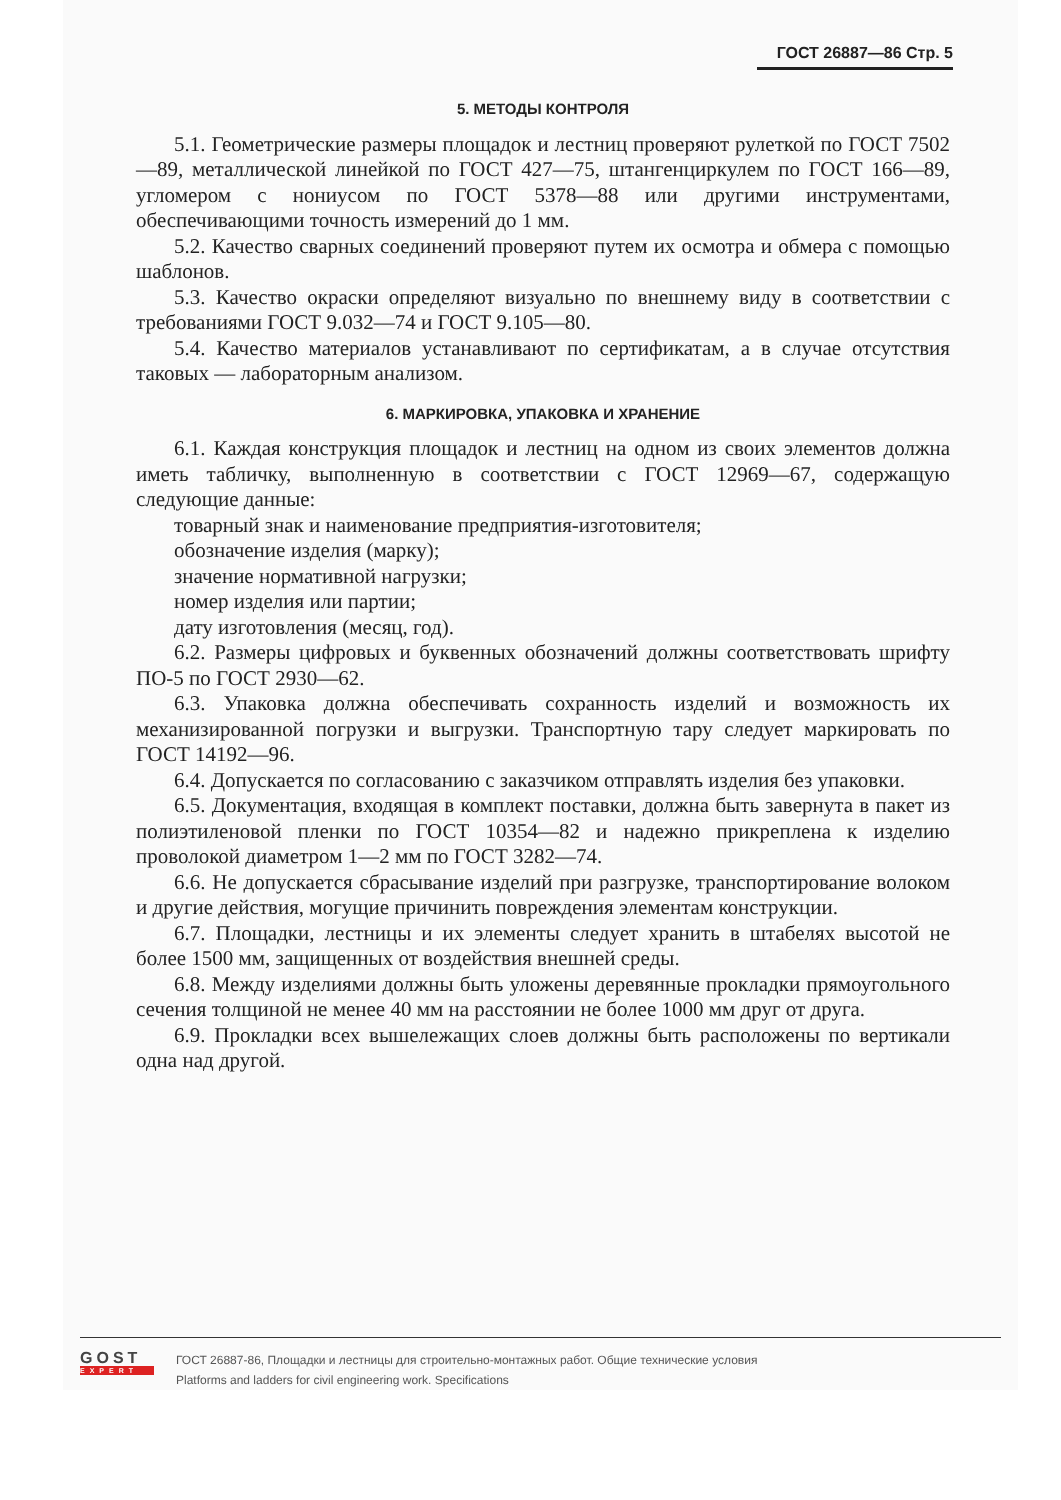ГОСТ 26887—86 Стр. 5
5. МЕТОДЫ КОНТРОЛЯ
5.1. Геометрические размеры площадок и лестниц проверяют рулеткой по ГОСТ 7502—89, металлической линейкой по ГОСТ 427—75, штангенциркулем по ГОСТ 166—89, угломером с нониусом по ГОСТ 5378—88 или другими инструментами, обеспечивающими точность измерений до 1 мм.
5.2. Качество сварных соединений проверяют путем их осмотра и обмера с помощью шаблонов.
5.3. Качество окраски определяют визуально по внешнему виду в соответствии с требованиями ГОСТ 9.032—74 и ГОСТ 9.105—80.
5.4. Качество материалов устанавливают по сертификатам, а в случае отсутствия таковых — лабораторным анализом.
6. МАРКИРОВКА, УПАКОВКА И ХРАНЕНИЕ
6.1. Каждая конструкция площадок и лестниц на одном из своих элементов должна иметь табличку, выполненную в соответствии с ГОСТ 12969—67, содержащую следующие данные:
товарный знак и наименование предприятия-изготовителя;
обозначение изделия (марку);
значение нормативной нагрузки;
номер изделия или партии;
дату изготовления (месяц, год).
6.2. Размеры цифровых и буквенных обозначений должны соответствовать шрифту ПО-5 по ГОСТ 2930—62.
6.3. Упаковка должна обеспечивать сохранность изделий и возможность их механизированной погрузки и выгрузки. Транспортную тару следует маркировать по ГОСТ 14192—96.
6.4. Допускается по согласованию с заказчиком отправлять изделия без упаковки.
6.5. Документация, входящая в комплект поставки, должна быть завернута в пакет из полиэтиленовой пленки по ГОСТ 10354—82 и надежно прикреплена к изделию проволокой диаметром 1—2 мм по ГОСТ 3282—74.
6.6. Не допускается сбрасывание изделий при разгрузке, транспортирование волоком и другие действия, могущие причинить повреждения элементам конструкции.
6.7. Площадки, лестницы и их элементы следует хранить в штабелях высотой не более 1500 мм, защищенных от воздействия внешней среды.
6.8. Между изделиями должны быть уложены деревянные прокладки прямоугольного сечения толщиной не менее 40 мм на расстоянии не более 1000 мм друг от друга.
6.9. Прокладки всех вышележащих слоев должны быть расположены по вертикали одна над другой.
GOST
EXPERT
ГОСТ 26887-86, Площадки и лестницы для строительно-монтажных работ. Общие технические условия
Platforms and ladders for civil engineering work. Specifications